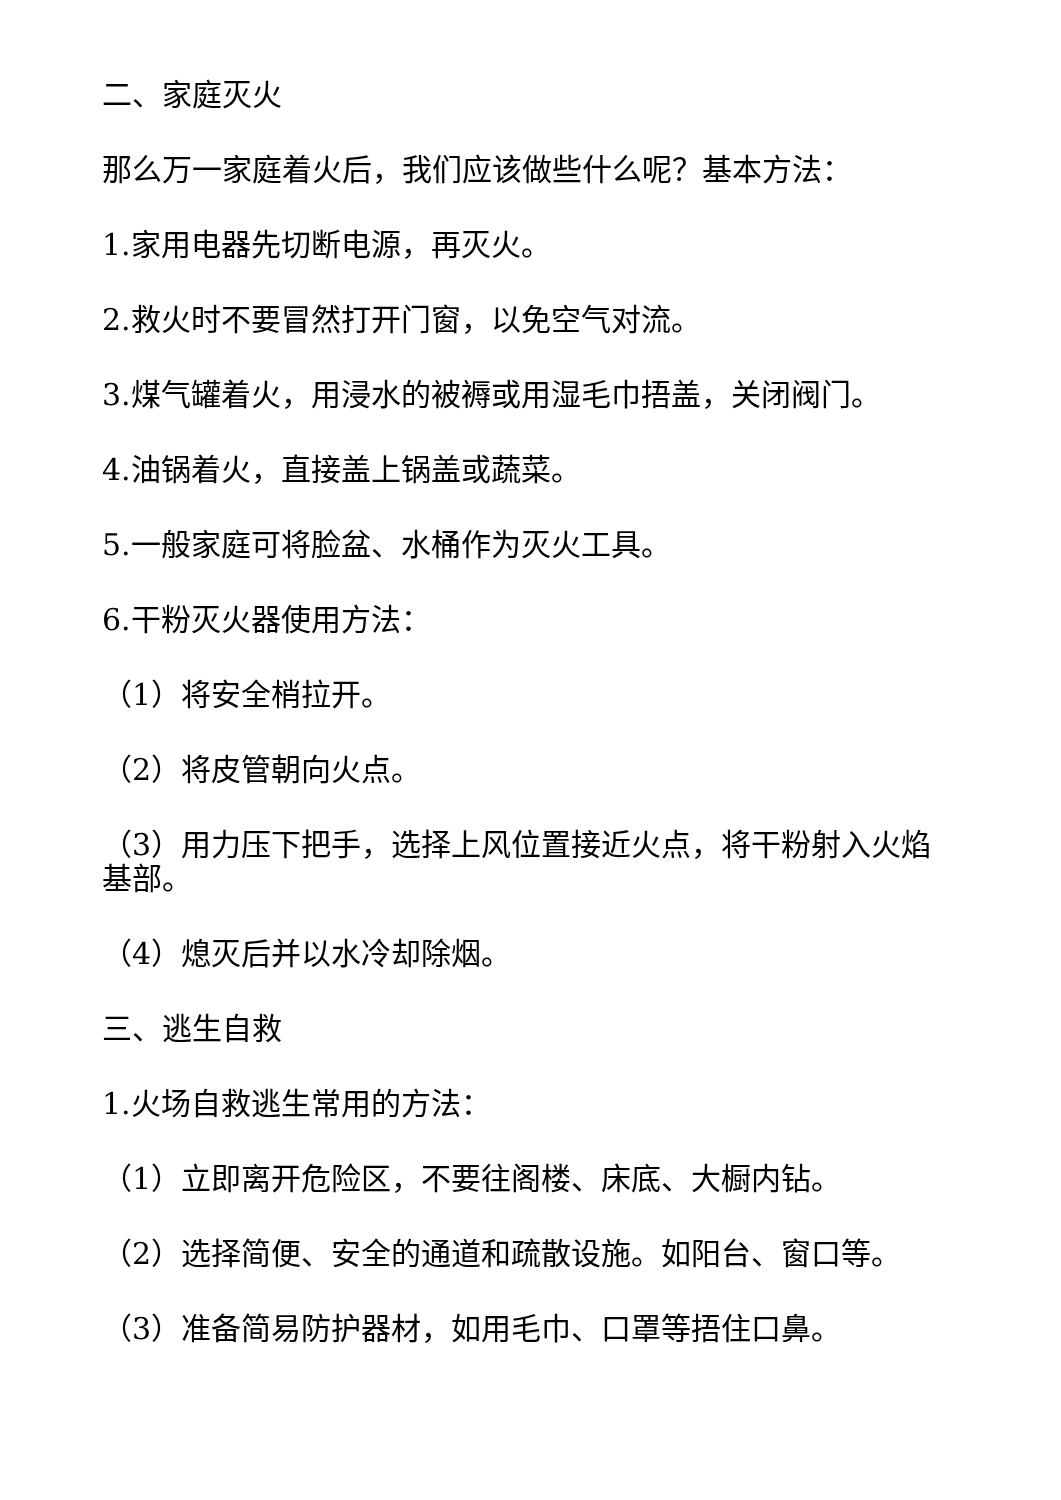二、家庭灭火
那么万一家庭着火后，我们应该做些什么呢？基本方法：
1.家用电器先切断电源，再灭火。
2.救火时不要冒然打开门窗，以免空气对流。
3.煤气罐着火，用浸水的被褥或用湿毛巾捂盖，关闭阀门。
4.油锅着火，直接盖上锅盖或蔬菜。
5.一般家庭可将脸盆、水桶作为灭火工具。
6.干粉灭火器使用方法：
（1）将安全梢拉开。
（2）将皮管朝向火点。
（3）用力压下把手，选择上风位置接近火点，将干粉射入火焰基部。
（4）熄灭后并以水冷却除烟。
三、逃生自救
1.火场自救逃生常用的方法：
（1）立即离开危险区，不要往阁楼、床底、大橱内钻。
（2）选择简便、安全的通道和疏散设施。如阳台、窗口等。
（3）准备简易防护器材，如用毛巾、口罩等捂住口鼻。